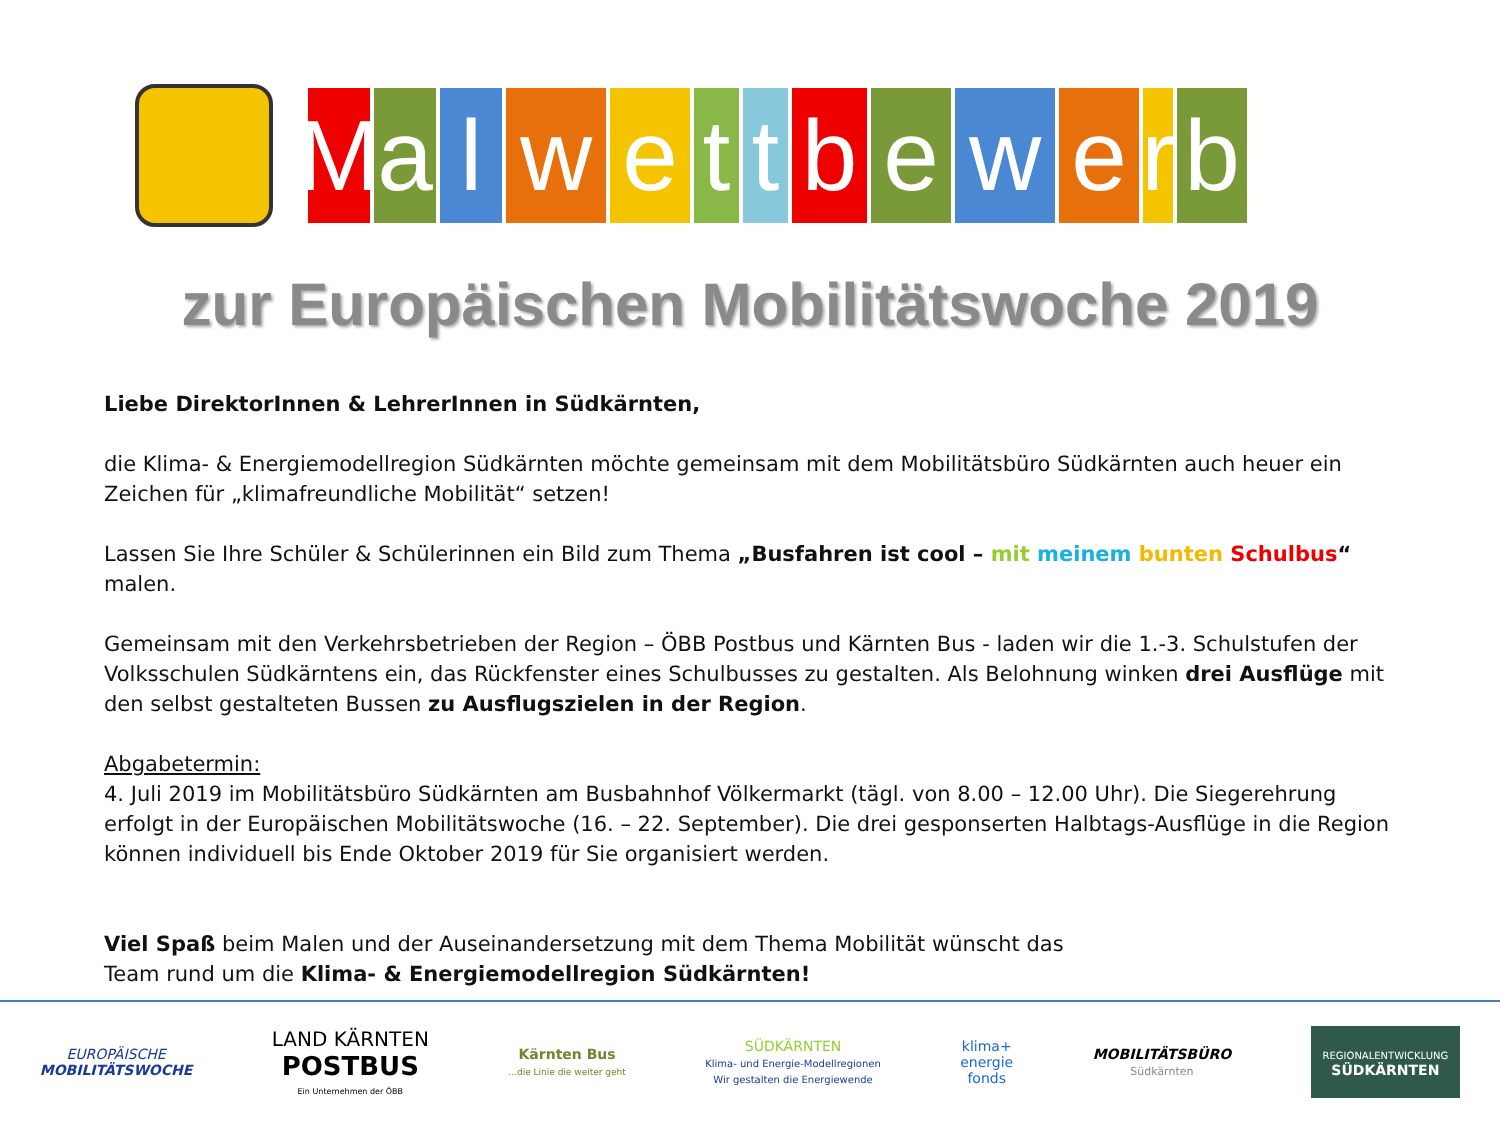M a l w e t
t
b e w e r
b
zur Europäischen Mobilitätswoche 2019
Liebe DirektorInnen & LehrerInnen in Südkärnten,
die Klima- & Energiemodellregion Südkärnten möchte gemeinsam mit dem Mobilitätsbüro Südkärnten auch heuer ein Zeichen für „klimafreundliche Mobilität“ setzen!
Lassen Sie Ihre Schüler & Schülerinnen ein Bild zum Thema „Busfahren ist cool – mit meinem bunten Schulbus“ malen.
Gemeinsam mit den Verkehrsbetrieben der Region – ÖBB Postbus und Kärnten Bus - laden wir die 1.-3. Schulstufen der Volksschulen Südkärntens ein, das Rückfenster eines Schulbusses zu gestalten. Als Belohnung winken drei Ausflüge mit den selbst gestalteten Bussen zu Ausflugszielen in der Region.
Abgabetermin:
4. Juli 2019 im Mobilitätsbüro Südkärnten am Busbahnhof Völkermarkt (tägl. von 8.00 – 12.00 Uhr). Die Siegerehrung erfolgt in der Europäischen Mobilitätswoche (16. – 22. September). Die drei gesponserten Halbtags-Ausflüge in die Region können individuell bis Ende Oktober 2019 für Sie organisiert werden.
Viel Spaß beim Malen und der Auseinandersetzung mit dem Thema Mobilität wünscht das
Team rund um die Klima- & Energiemodellregion Südkärnten!
EUROPÄISCHE
MOBILITÄTSWOCHE
LAND KÄRNTEN
POSTBUS
Ein Unternehmen der ÖBB
Kärnten Bus
...die Linie die weiter geht
SÜDKÄRNTEN
Klima- und Energie-Modellregionen
Wir gestalten die Energiewende
klima+
energie
fonds
MOBILITÄTSBÜRO
Südkärnten
REGIONALENTWICKLUNG
SÜDKÄRNTEN